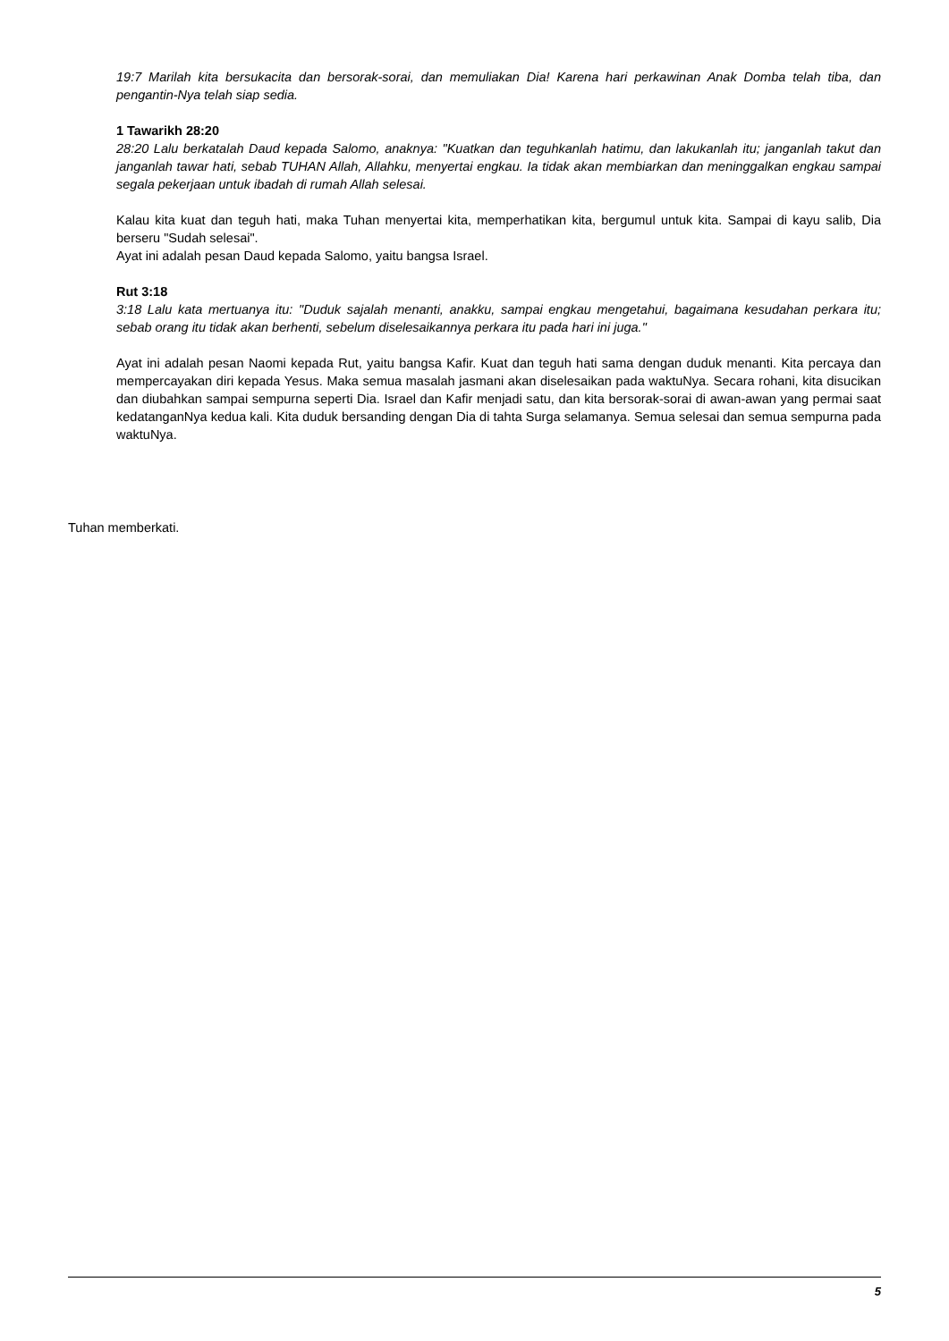19:7 Marilah kita bersukacita dan bersorak-sorai, dan memuliakan Dia! Karena hari perkawinan Anak Domba telah tiba, dan pengantin-Nya telah siap sedia.
1 Tawarikh 28:20
28:20 Lalu berkatalah Daud kepada Salomo, anaknya: "Kuatkan dan teguhkanlah hatimu, dan lakukanlah itu; janganlah takut dan janganlah tawar hati, sebab TUHAN Allah, Allahku, menyertai engkau. Ia tidak akan membiarkan dan meninggalkan engkau sampai segala pekerjaan untuk ibadah di rumah Allah selesai.
Kalau kita kuat dan teguh hati, maka Tuhan menyertai kita, memperhatikan kita, bergumul untuk kita. Sampai di kayu salib, Dia berseru "Sudah selesai".
Ayat ini adalah pesan Daud kepada Salomo, yaitu bangsa Israel.
Rut 3:18
3:18 Lalu kata mertuanya itu: "Duduk sajalah menanti, anakku, sampai engkau mengetahui, bagaimana kesudahan perkara itu; sebab orang itu tidak akan berhenti, sebelum diselesaikannya perkara itu pada hari ini juga."
Ayat ini adalah pesan Naomi kepada Rut, yaitu bangsa Kafir. Kuat dan teguh hati sama dengan duduk menanti. Kita percaya dan mempercayakan diri kepada Yesus. Maka semua masalah jasmani akan diselesaikan pada waktuNya. Secara rohani, kita disucikan dan diubahkan sampai sempurna seperti Dia. Israel dan Kafir menjadi satu, dan kita bersorak-sorai di awan-awan yang permai saat kedatanganNya kedua kali. Kita duduk bersanding dengan Dia di tahta Surga selamanya. Semua selesai dan semua sempurna pada waktuNya.
Tuhan memberkati.
5